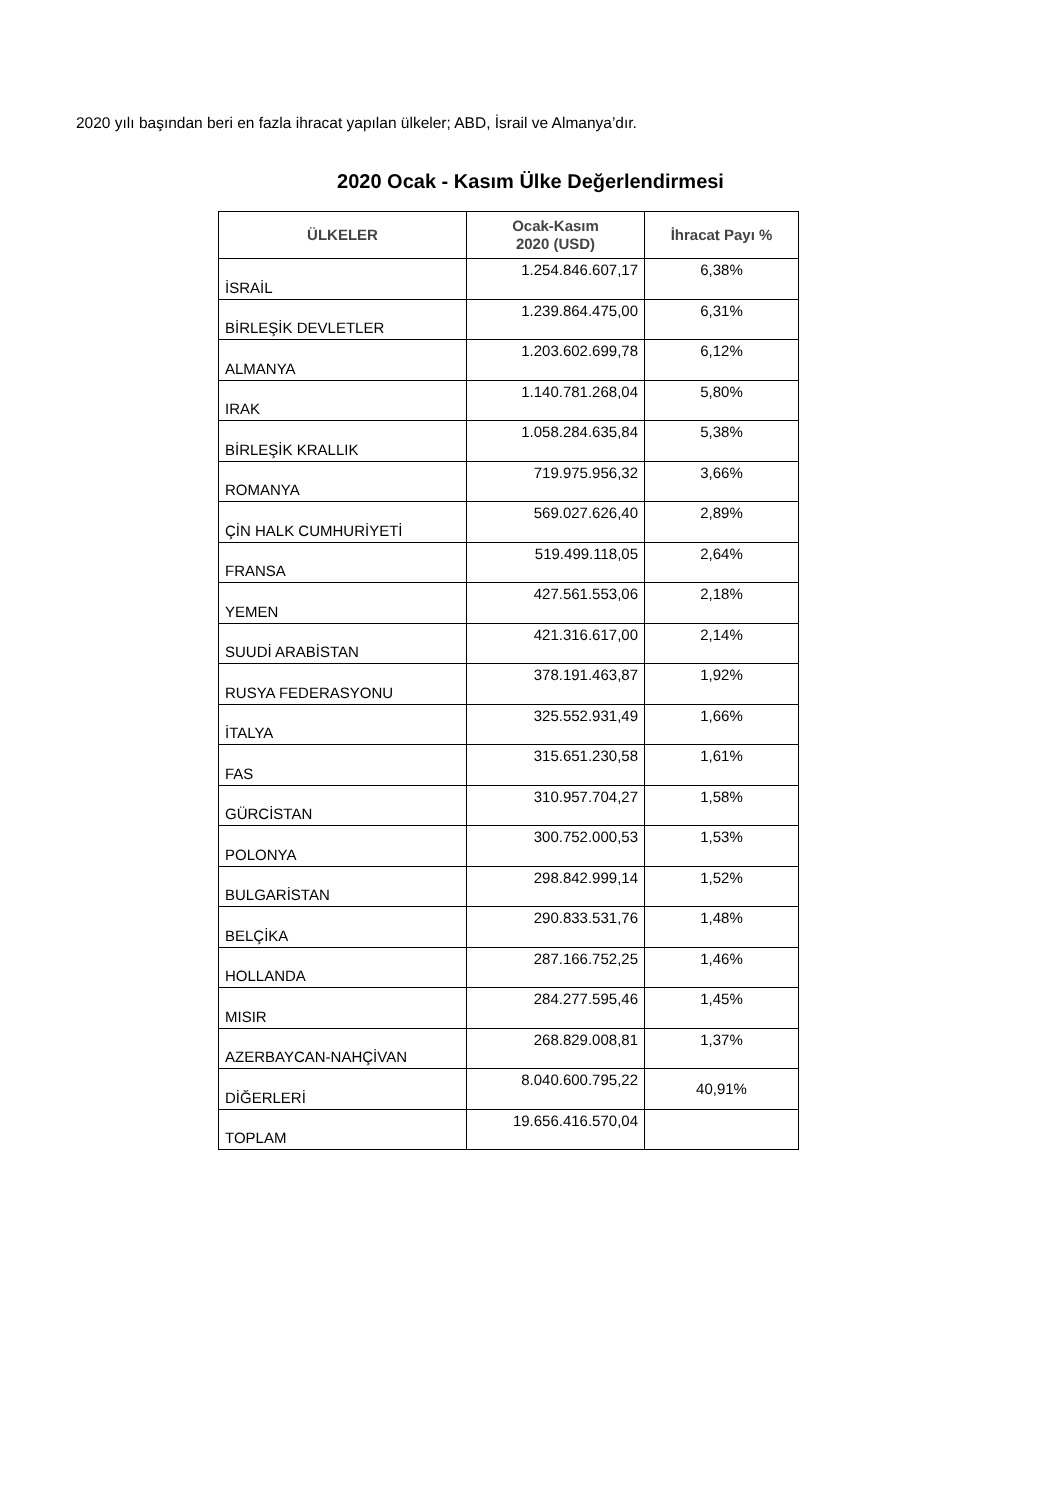2020 yılı başından beri en fazla ihracat yapılan ülkeler; ABD, İsrail ve Almanya’dır.
2020 Ocak - Kasım Ülke Değerlendirmesi
| ÜLKELER | Ocak-Kasım 2020 (USD) | İhracat Payı % |
| --- | --- | --- |
| İSRAİL | 1.254.846.607,17 | 6,38% |
| BİRLEŞİK DEVLETLER | 1.239.864.475,00 | 6,31% |
| ALMANYA | 1.203.602.699,78 | 6,12% |
| IRAK | 1.140.781.268,04 | 5,80% |
| BİRLEŞİK KRALLIK | 1.058.284.635,84 | 5,38% |
| ROMANYA | 719.975.956,32 | 3,66% |
| ÇİN HALK CUMHURİYETİ | 569.027.626,40 | 2,89% |
| FRANSA | 519.499.118,05 | 2,64% |
| YEMEN | 427.561.553,06 | 2,18% |
| SUUDİ ARABİSTAN | 421.316.617,00 | 2,14% |
| RUSYA FEDERASYONU | 378.191.463,87 | 1,92% |
| İTALYA | 325.552.931,49 | 1,66% |
| FAS | 315.651.230,58 | 1,61% |
| GÜRCİSTAN | 310.957.704,27 | 1,58% |
| POLONYA | 300.752.000,53 | 1,53% |
| BULGARİSTAN | 298.842.999,14 | 1,52% |
| BELÇİKA | 290.833.531,76 | 1,48% |
| HOLLANDA | 287.166.752,25 | 1,46% |
| MISIR | 284.277.595,46 | 1,45% |
| AZERBAYCAN-NAHÇİVAN | 268.829.008,81 | 1,37% |
| DİĞERLERİ | 8.040.600.795,22 | 40,91% |
| TOPLAM | 19.656.416.570,04 | |